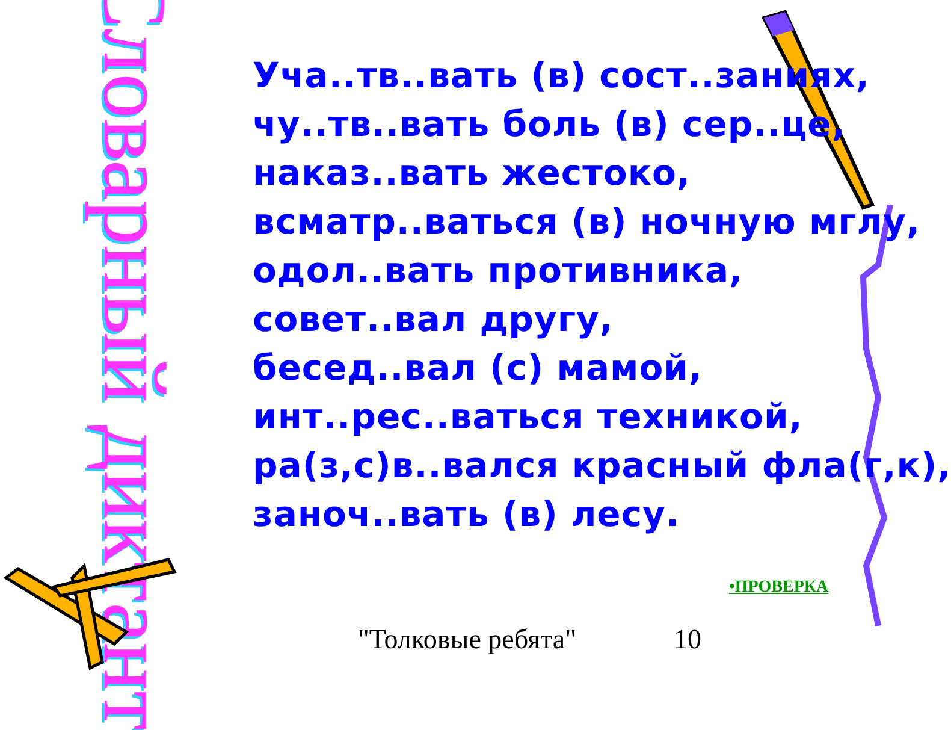Словарный диктант
Уча..тв..вать (в) сост..заниях,
чу..тв..вать боль (в) сер..це,
наказ..вать жестоко,
всматр..ваться (в) ночную мглу,
одол..вать противника,
совет..вал другу,
бесед..вал (с) мамой,
инт..рес..ваться техникой,
ра(з,с)в..вался красный фла(г,к),
заноч..вать (в) лесу.
•ПРОВЕРКА
"Толковые ребята" 10